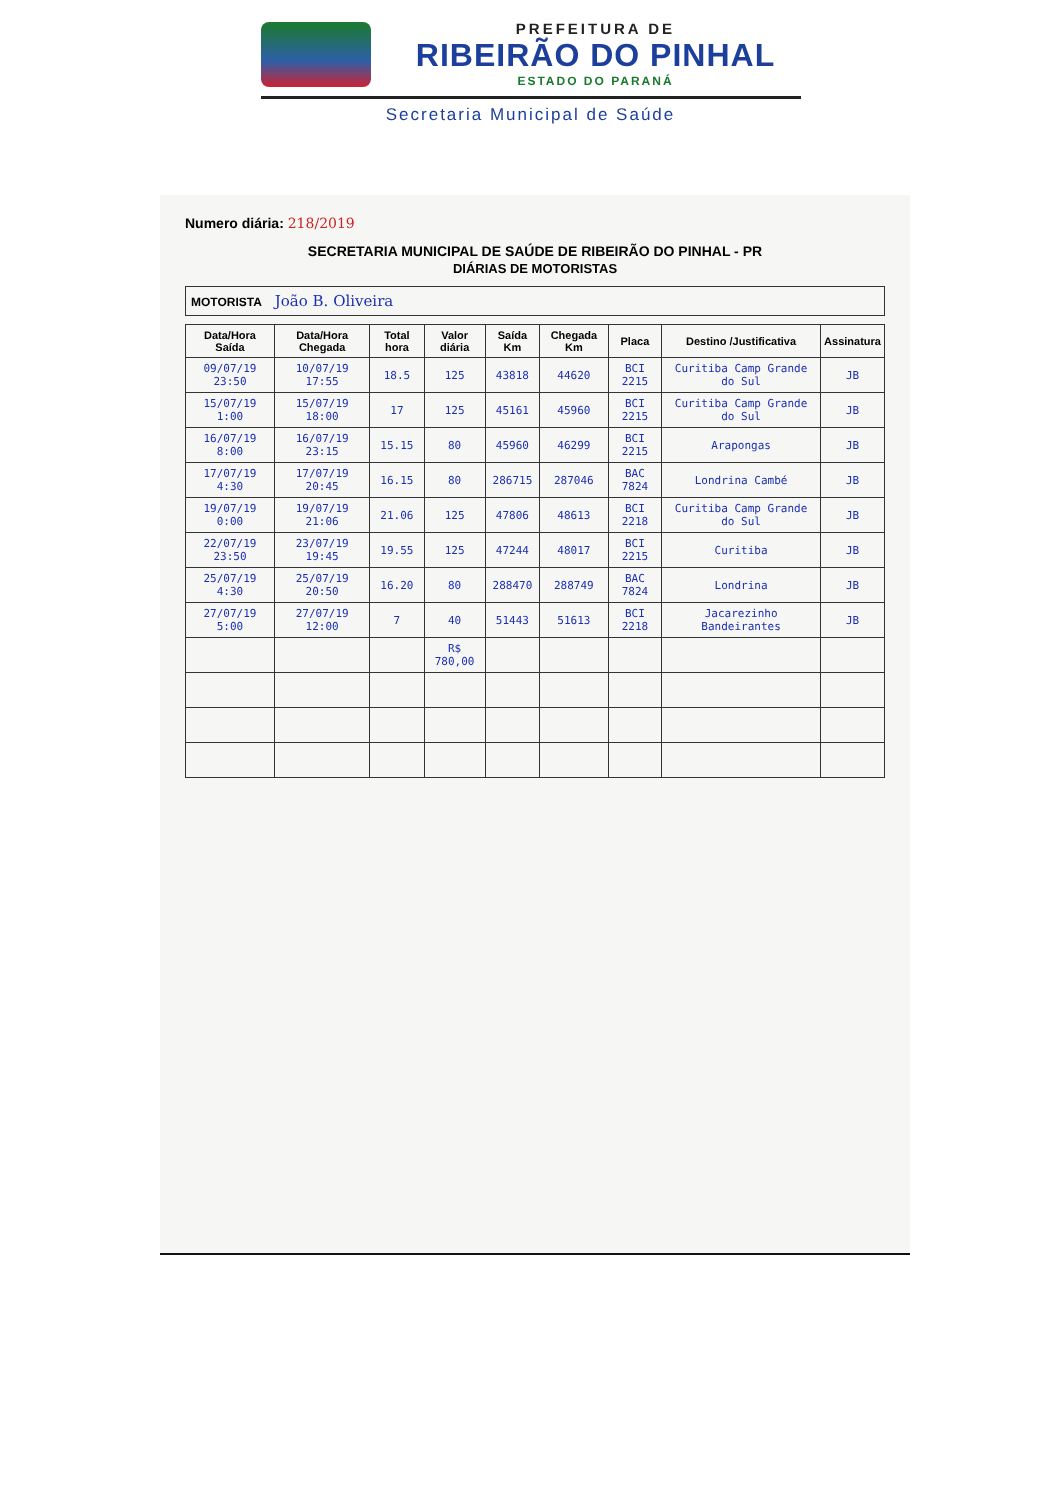PREFEITURA DE
RIBEIRÃO DO PINHAL
ESTADO DO PARANÁ
Secretaria Municipal de Saúde
Numero diária: 218/2019
SECRETARIA MUNICIPAL DE SAÚDE DE RIBEIRÃO DO PINHAL - PR
DIÁRIAS DE MOTORISTAS
MOTORISTA João B. Oliveira
| Data/Hora Saída | Data/Hora Chegada | Total hora | Valor diária | Saída Km | Chegada Km | Placa | Destino /Justificativa | Assinatura |
| --- | --- | --- | --- | --- | --- | --- | --- | --- |
| 09/07/19 23:50 | 10/07/19 17:55 | 18.5 | 125 | 43818 | 44620 | BCI 2215 | Curitiba Camp Grande do Sul | JB |
| 15/07/19 1:00 | 15/07/19 18:00 | 17 | 125 | 45161 | 45960 | BCI 2215 | Curitiba Camp Grande do Sul | JB |
| 16/07/19 8:00 | 16/07/19 23:15 | 15.15 | 80 | 45960 | 46299 | BCI 2215 | Arapongas | JB |
| 17/07/19 4:30 | 17/07/19 20:45 | 16.15 | 80 | 286715 | 287046 | BAC 7824 | Londrina Cambé | JB |
| 19/07/19 0:00 | 19/07/19 21:06 | 21.06 | 125 | 47806 | 48613 | BCI 2218 | Curitiba Camp Grande do Sul | JB |
| 22/07/19 23:50 | 23/07/19 19:45 | 19.55 | 125 | 47244 | 48017 | BCI 2215 | Curitiba | JB |
| 25/07/19 4:30 | 25/07/19 20:50 | 16.20 | 80 | 288470 | 288749 | BAC 7824 | Londrina | JB |
| 27/07/19 5:00 | 27/07/19 12:00 | 7 | 40 | 51443 | 51613 | BCI 2218 | Jacarezinho Bandeirantes | JB |
| | | | R$ 780,00 | | | | | |